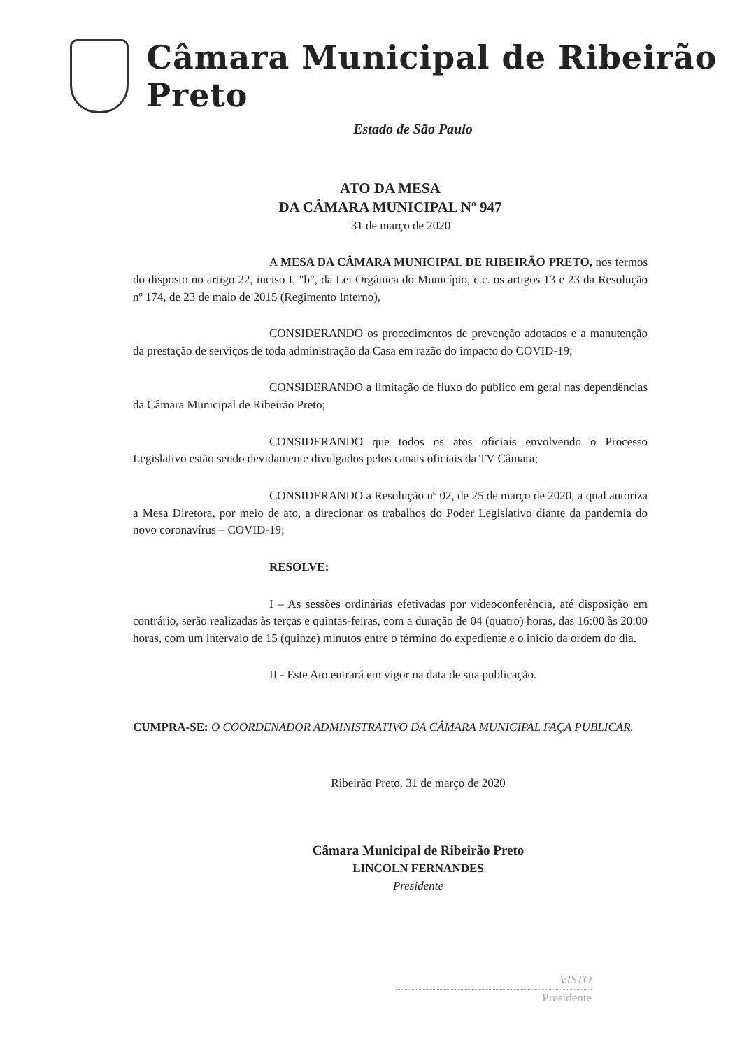Câmara Municipal de Ribeirão Preto
Estado de São Paulo
ATO DA MESA
DA CÂMARA MUNICIPAL Nº 947
31 de março de 2020
A MESA DA CÂMARA MUNICIPAL DE RIBEIRÃO PRETO, nos termos do disposto no artigo 22, inciso I, "b", da Lei Orgânica do Município, c.c. os artigos 13 e 23 da Resolução nº 174, de 23 de maio de 2015 (Regimento Interno),
CONSIDERANDO os procedimentos de prevenção adotados e a manutenção da prestação de serviços de toda administração da Casa em razão do impacto do COVID-19;
CONSIDERANDO a limitação de fluxo do público em geral nas dependências da Câmara Municipal de Ribeirão Preto;
CONSIDERANDO que todos os atos oficiais envolvendo o Processo Legislativo estão sendo devidamente divulgados pelos canais oficiais da TV Câmara;
CONSIDERANDO a Resolução nº 02, de 25 de março de 2020, a qual autoriza a Mesa Diretora, por meio de ato, a direcionar os trabalhos do Poder Legislativo diante da pandemia do novo coronavírus – COVID-19;
RESOLVE:
I – As sessões ordinárias efetivadas por videoconferência, até disposição em contrário, serão realizadas às terças e quintas-feiras, com a duração de 04 (quatro) horas, das 16:00 às 20:00 horas, com um intervalo de 15 (quinze) minutos entre o término do expediente e o início da ordem do dia.
II - Este Ato entrará em vigor na data de sua publicação.
CUMPRA-SE: O COORDENADOR ADMINISTRATIVO DA CÂMARA MUNICIPAL FAÇA PUBLICAR.
Ribeirão Preto, 31 de março de 2020
Câmara Municipal de Ribeirão Preto
LINCOLN FERNANDES
Presidente
VISTO
Presidente